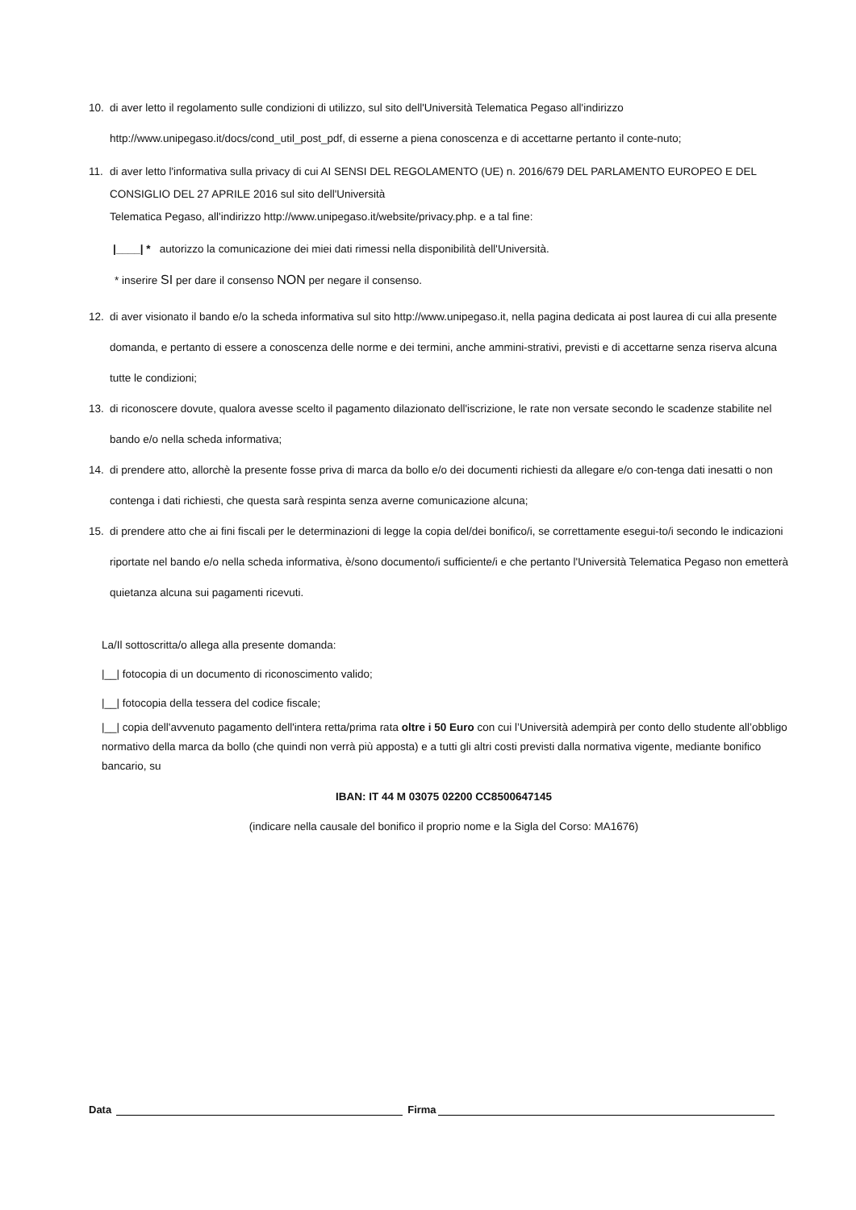10. di aver letto il regolamento sulle condizioni di utilizzo, sul sito dell'Università Telematica Pegaso all'indirizzo http://www.unipegaso.it/docs/cond_util_post_pdf, di esserne a piena conoscenza e di accettarne pertanto il conte-nuto;
11. di aver letto l'informativa sulla privacy di cui AI SENSI DEL REGOLAMENTO (UE) n. 2016/679 DEL PARLAMENTO EUROPEO E DEL CONSIGLIO DEL 27 APRILE 2016 sul sito dell'Università
Telematica Pegaso, all'indirizzo http://www.unipegaso.it/website/privacy.php. e a tal fine:
|____| * autorizzo la comunicazione dei miei dati rimessi nella disponibilità dell'Università.
* inserire SI per dare il consenso NON per negare il consenso.
12. di aver visionato il bando e/o la scheda informativa sul sito http://www.unipegaso.it, nella pagina dedicata ai post laurea di cui alla presente domanda, e pertanto di essere a conoscenza delle norme e dei termini, anche ammini-strativi, previsti e di accettarne senza riserva alcuna tutte le condizioni;
13. di riconoscere dovute, qualora avesse scelto il pagamento dilazionato dell'iscrizione, le rate non versate secondo le scadenze stabilite nel bando e/o nella scheda informativa;
14. di prendere atto, allorchè la presente fosse priva di marca da bollo e/o dei documenti richiesti da allegare e/o con-tenga dati inesatti o non contenga i dati richiesti, che questa sarà respinta senza averne comunicazione alcuna;
15. di prendere atto che ai fini fiscali per le determinazioni di legge la copia del/dei bonifico/i, se correttamente esegui-to/i secondo le indicazioni riportate nel bando e/o nella scheda informativa, è/sono documento/i sufficiente/i e che pertanto l'Università Telematica Pegaso non emetterà quietanza alcuna sui pagamenti ricevuti.
La/Il sottoscritta/o allega alla presente domanda:
|__| fotocopia di un documento di riconoscimento valido;
|__| fotocopia della tessera del codice fiscale;
|__| copia dell'avvenuto pagamento dell'intera retta/prima rata oltre i 50 Euro con cui l’Università adempirà per conto dello studente all’obbligo normativo della marca da bollo (che quindi non verrà più apposta) e a tutti gli altri costi previsti dalla normativa vigente, mediante bonifico bancario, su
IBAN: IT 44 M 03075 02200 CC8500647145
(indicare nella causale del bonifico il proprio nome e la Sigla del Corso: MA1676)
Data Firma